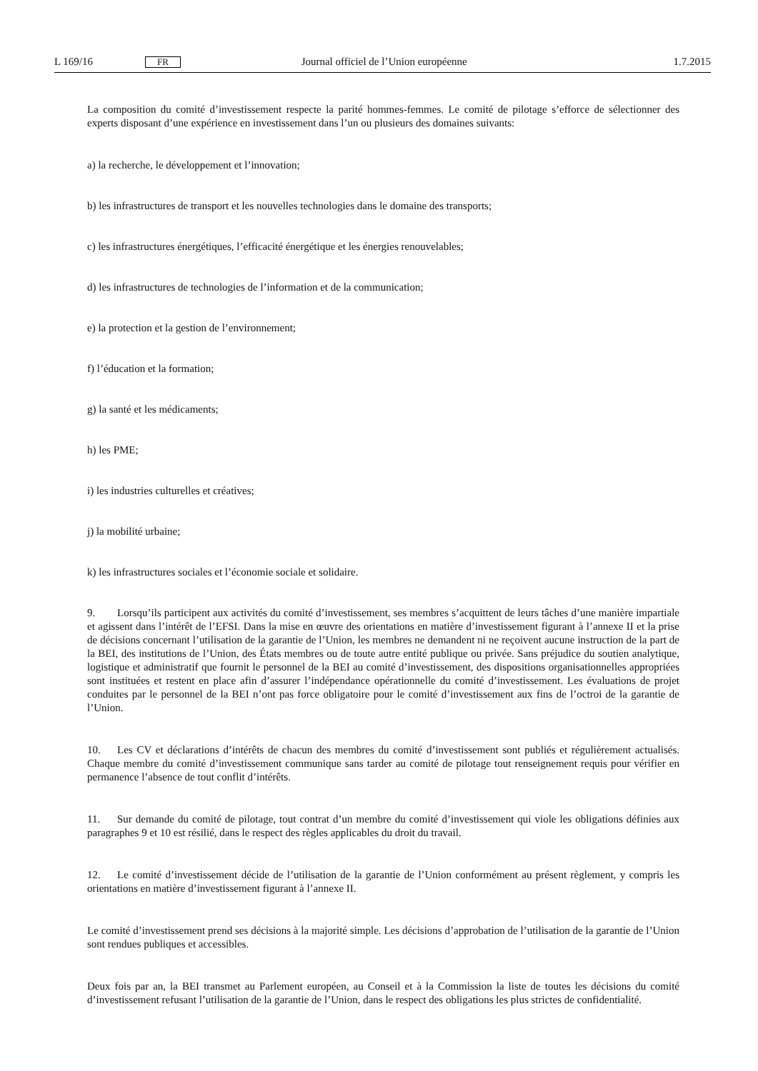L 169/16 FR Journal officiel de l’Union européenne 1.7.2015
La composition du comité d’investissement respecte la parité hommes-femmes. Le comité de pilotage s’efforce de sélectionner des experts disposant d’une expérience en investissement dans l’un ou plusieurs des domaines suivants:
a) la recherche, le développement et l’innovation;
b) les infrastructures de transport et les nouvelles technologies dans le domaine des transports;
c) les infrastructures énergétiques, l’efficacité énergétique et les énergies renouvelables;
d) les infrastructures de technologies de l’information et de la communication;
e) la protection et la gestion de l’environnement;
f) l’éducation et la formation;
g) la santé et les médicaments;
h) les PME;
i) les industries culturelles et créatives;
j) la mobilité urbaine;
k) les infrastructures sociales et l’économie sociale et solidaire.
9. Lorsqu’ils participent aux activités du comité d’investissement, ses membres s’acquittent de leurs tâches d’une manière impartiale et agissent dans l’intérêt de l’EFSI. Dans la mise en œuvre des orientations en matière d’investissement figurant à l’annexe II et la prise de décisions concernant l’utilisation de la garantie de l’Union, les membres ne demandent ni ne reçoivent aucune instruction de la part de la BEI, des institutions de l’Union, des États membres ou de toute autre entité publique ou privée. Sans préjudice du soutien analytique, logistique et administratif que fournit le personnel de la BEI au comité d’investissement, des dispositions organisationnelles appropriées sont instituées et restent en place afin d’assurer l’indépendance opérationnelle du comité d’investissement. Les évaluations de projet conduites par le personnel de la BEI n’ont pas force obligatoire pour le comité d’investissement aux fins de l’octroi de la garantie de l’Union.
10. Les CV et déclarations d’intérêts de chacun des membres du comité d’investissement sont publiés et régulièrement actualisés. Chaque membre du comité d’investissement communique sans tarder au comité de pilotage tout renseignement requis pour vérifier en permanence l’absence de tout conflit d’intérêts.
11. Sur demande du comité de pilotage, tout contrat d’un membre du comité d’investissement qui viole les obligations définies aux paragraphes 9 et 10 est résilié, dans le respect des règles applicables du droit du travail.
12. Le comité d’investissement décide de l’utilisation de la garantie de l’Union conformément au présent règlement, y compris les orientations en matière d’investissement figurant à l’annexe II.
Le comité d’investissement prend ses décisions à la majorité simple. Les décisions d’approbation de l’utilisation de la garantie de l’Union sont rendues publiques et accessibles.
Deux fois par an, la BEI transmet au Parlement européen, au Conseil et à la Commission la liste de toutes les décisions du comité d’investissement refusant l’utilisation de la garantie de l’Union, dans le respect des obligations les plus strictes de confidentialité.